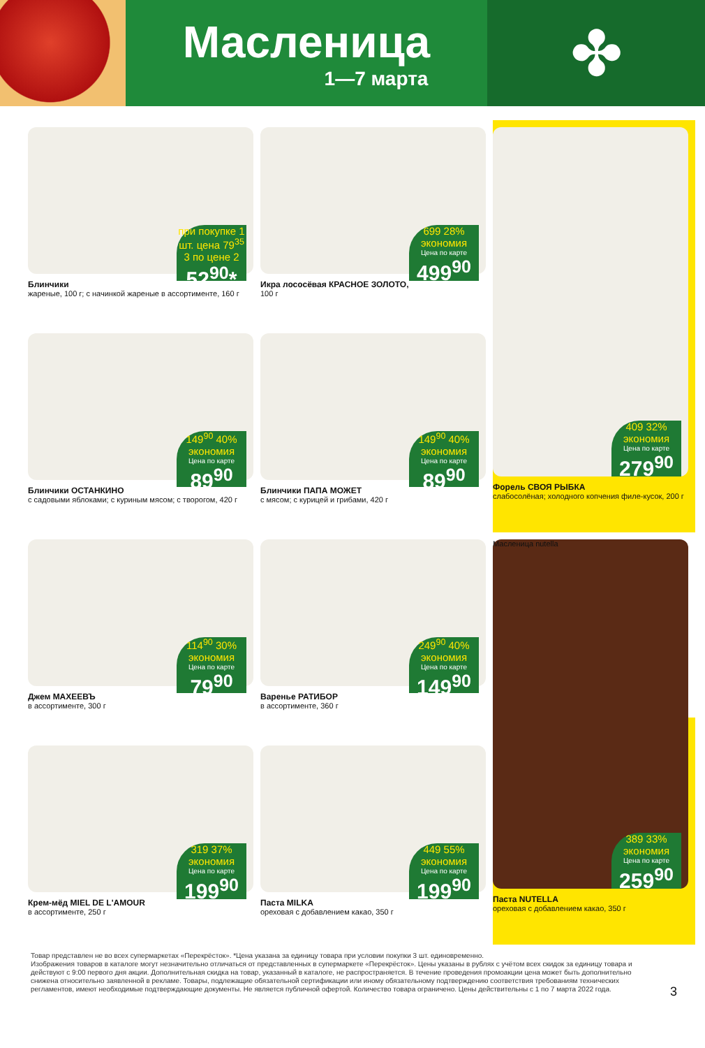Масленица
1—7 марта
✤
при покупке 1 шт. цена 79<sup>35</sup> 3 по цене 2
52<sup>90</sup>*
Блинчики
жареные, 100 г; с начинкой жареные в ассортименте, 160 г
699 28% экономия
Цена по карте
499<sup>90</sup>
Икра лососёвая КРАСНОЕ ЗОЛОТО,
100 г
409 32% экономия
Цена по карте
279<sup>90</sup>
Форель СВОЯ РЫБКА
слабосолёная; холодного копчения филе-кусок, 200 г
149<sup>90</sup> 40% экономия
Цена по карте
89<sup>90</sup>
Блинчики ОСТАНКИНО
с садовыми яблоками; с куриным мясом; с творогом, 420 г
149<sup>90</sup> 40% экономия
Цена по карте
89<sup>90</sup>
Блинчики ПАПА МОЖЕТ
с мясом; с курицей и грибами, 420 г
114<sup>90</sup> 30% экономия
Цена по карте
79<sup>90</sup>
Джем МАХЕЕВЪ
в ассортименте, 300 г
249<sup>90</sup> 40% экономия
Цена по карте
149<sup>90</sup>
Варенье РАТИБОР
в ассортименте, 360 г
Масленица nutella
389 33% экономия
Цена по карте
259<sup>90</sup>
Паста NUTELLA
ореховая с добавлением какао, 350 г
319 37% экономия
Цена по карте
199<sup>90</sup>
Крем-мёд MIEL DE L'AMOUR
в ассортименте, 250 г
449 55% экономия
Цена по карте
199<sup>90</sup>
Паста MILKA
ореховая с добавлением какао, 350 г
Товар представлен не во всех супермаркетах «Перекрёсток». *Цена указана за единицу товара при условии покупки 3 шт. единовременно.
Изображения товаров в каталоге могут незначительно отличаться от представленных в супермаркете «Перекрёсток». Цены указаны в рублях с учётом всех скидок за единицу товара и действуют с 9:00 первого дня акции. Дополнительная скидка на товар, указанный в каталоге, не распространяется. В течение проведения промоакции цена может быть дополнительно снижена относительно заявленной в рекламе. Товары, подлежащие обязательной сертификации или иному обязательному подтверждению соответствия требованиям технических регламентов, имеют необходимые подтверждающие документы. Не является публичной офертой. Количество товара ограничено. Цены действительны с 1 по 7 марта 2022 года.
3